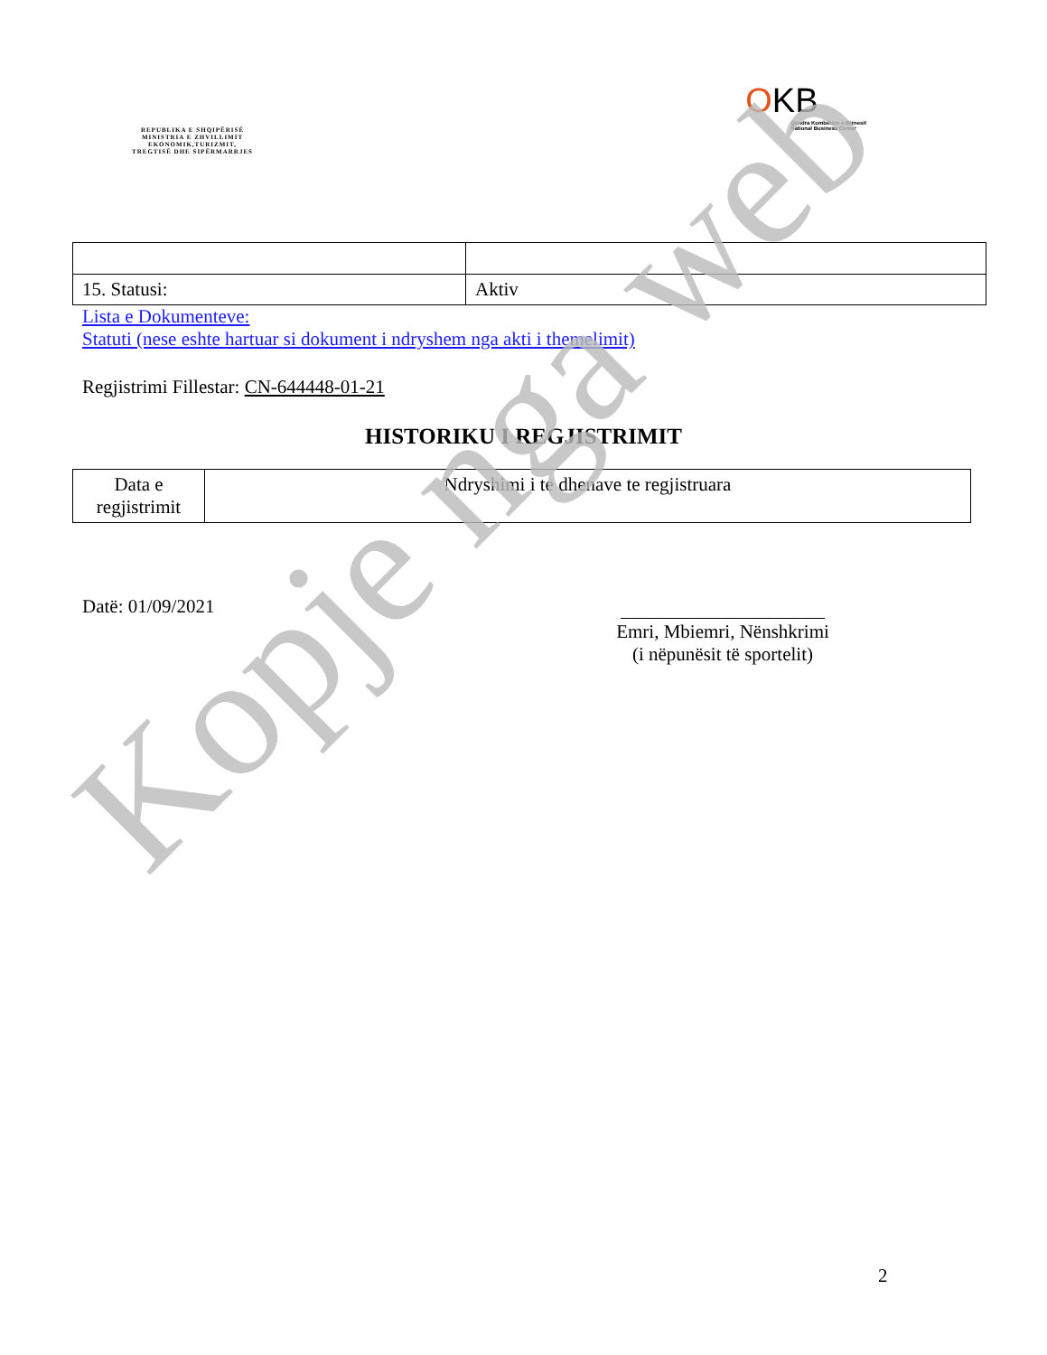REPUBLIKA E SHQIPËRISË
MINISTRIA E ZHVILLIMIT
EKONOMIK,TURIZMIT,
TREGTISË DHE SIPËRMARRJES
OKB
Qendra Kombëtare e Biznesit
National Business Center
| 15. Statusi: | Aktiv |
Lista e Dokumenteve:
Statuti (nese eshte hartuar si dokument i ndryshem nga akti i themelimit)
Regjistrimi Fillestar: CN-644448-01-21
HISTORIKU I REGJISTRIMIT
| Data e regjistrimit | Ndryshimi i te dhenave te regjistruara |
Datë: 01/09/2021
Emri, Mbiemri, Nënshkrimi
(i nëpunësit të sportelit)
2
Kopje nga web